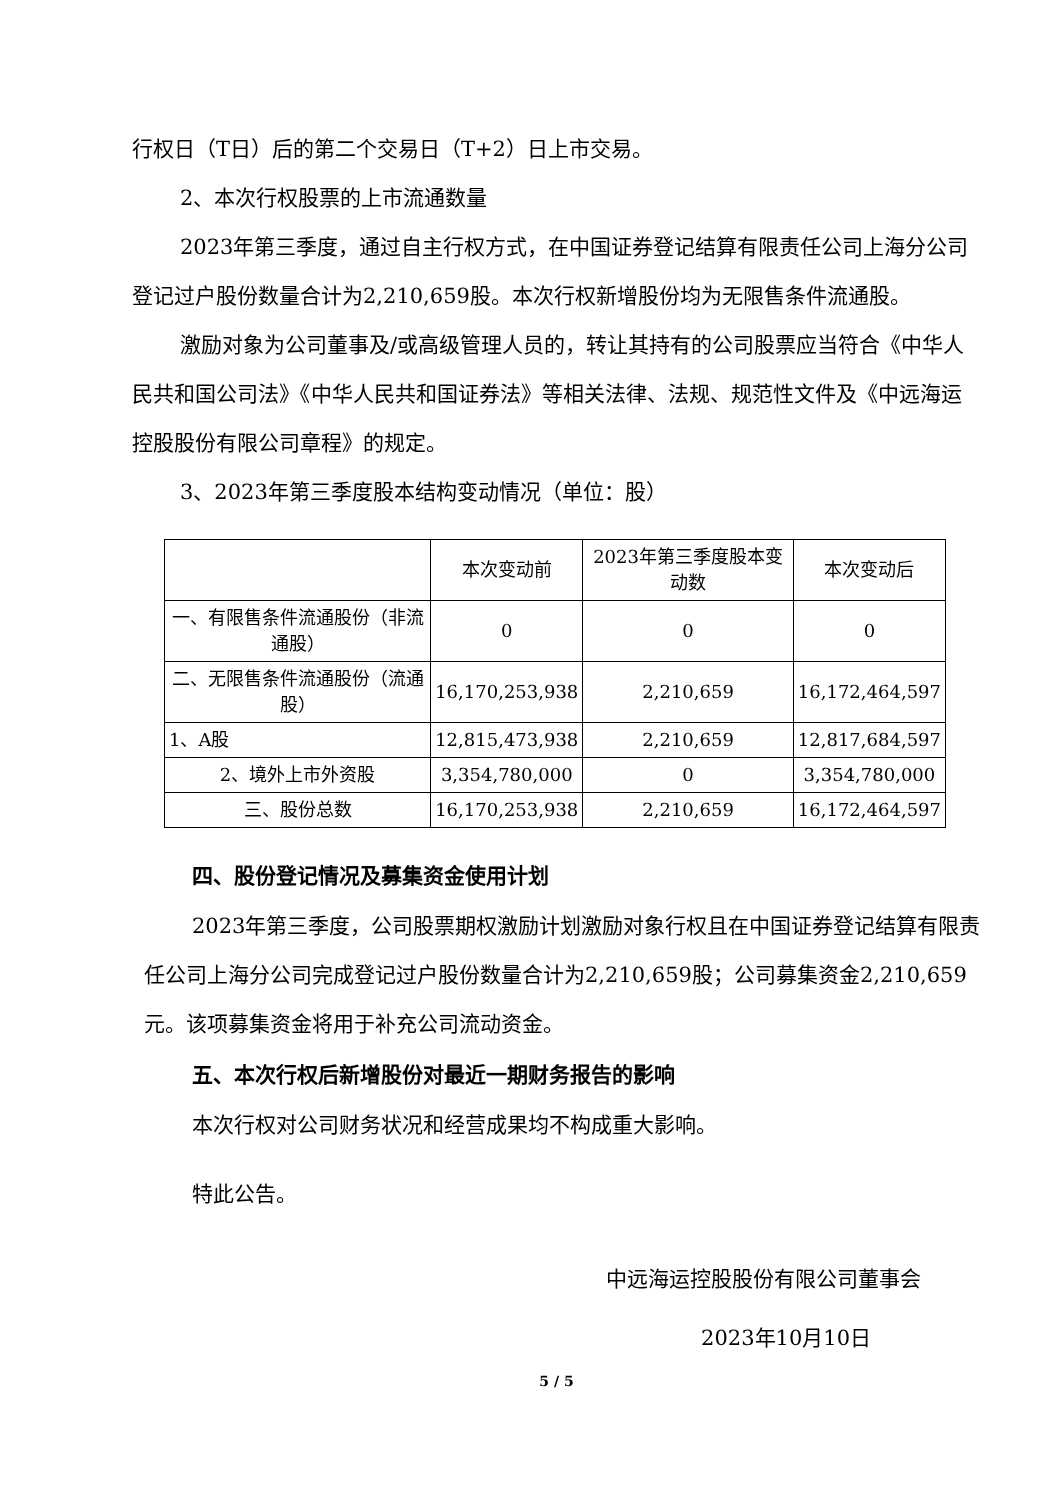行权日（T日）后的第二个交易日（T+2）日上市交易。
2、本次行权股票的上市流通数量
2023年第三季度，通过自主行权方式，在中国证券登记结算有限责任公司上海分公司登记过户股份数量合计为2,210,659股。本次行权新增股份均为无限售条件流通股。
激励对象为公司董事及/或高级管理人员的，转让其持有的公司股票应当符合《中华人民共和国公司法》《中华人民共和国证券法》等相关法律、法规、规范性文件及《中远海运控股股份有限公司章程》的规定。
3、2023年第三季度股本结构变动情况（单位：股）
| | 本次变动前 | 2023年第三季度股本变动数 | 本次变动后 |
| --- | --- | --- | --- |
| 一、有限售条件流通股份（非流通股） | 0 | 0 | 0 |
| 二、无限售条件流通股份（流通股） | 16,170,253,938 | 2,210,659 | 16,172,464,597 |
| 1、A股 | 12,815,473,938 | 2,210,659 | 12,817,684,597 |
| 2、境外上市外资股 | 3,354,780,000 | 0 | 3,354,780,000 |
| 三、股份总数 | 16,170,253,938 | 2,210,659 | 16,172,464,597 |
四、股份登记情况及募集资金使用计划
2023年第三季度，公司股票期权激励计划激励对象行权且在中国证券登记结算有限责任公司上海分公司完成登记过户股份数量合计为2,210,659股；公司募集资金2,210,659元。该项募集资金将用于补充公司流动资金。
五、本次行权后新增股份对最近一期财务报告的影响
本次行权对公司财务状况和经营成果均不构成重大影响。
特此公告。
中远海运控股股份有限公司董事会
2023年10月10日
5 / 5